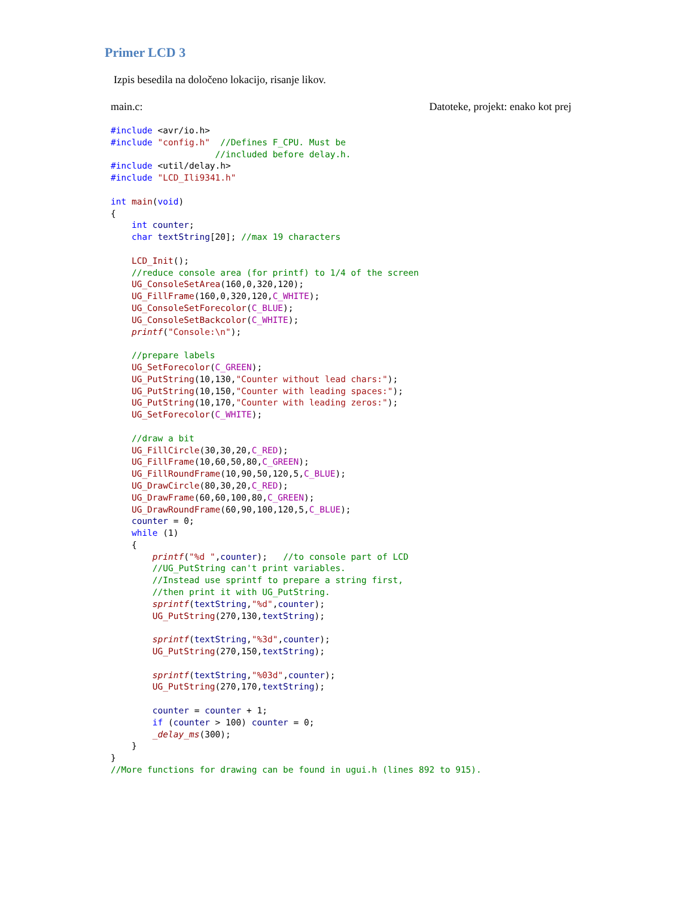Primer LCD 3
Izpis besedila na določeno lokacijo, risanje likov.
main.c: Datoteke, projekt: enako kot prej
#include <avr/io.h>
#include "config.h"  //Defines F_CPU. Must be
                    //included before delay.h.
#include <util/delay.h>
#include "LCD_Ili9341.h"

int main(void)
{
    int counter;
    char textString[20]; //max 19 characters

    LCD_Init();
    //reduce console area (for printf) to 1/4 of the screen
    UG_ConsoleSetArea(160,0,320,120);
    UG_FillFrame(160,0,320,120,C_WHITE);
    UG_ConsoleSetForecolor(C_BLUE);
    UG_ConsoleSetBackcolor(C_WHITE);
    printf("Console:\n");

    //prepare labels
    UG_SetForecolor(C_GREEN);
    UG_PutString(10,130,"Counter without lead chars:");
    UG_PutString(10,150,"Counter with leading spaces:");
    UG_PutString(10,170,"Counter with leading zeros:");
    UG_SetForecolor(C_WHITE);

    //draw a bit
    UG_FillCircle(30,30,20,C_RED);
    UG_FillFrame(10,60,50,80,C_GREEN);
    UG_FillRoundFrame(10,90,50,120,5,C_BLUE);
    UG_DrawCircle(80,30,20,C_RED);
    UG_DrawFrame(60,60,100,80,C_GREEN);
    UG_DrawRoundFrame(60,90,100,120,5,C_BLUE);
    counter = 0;
    while (1)
    {
        printf("%d ",counter);   //to console part of LCD
        //UG_PutString can't print variables.
        //Instead use sprintf to prepare a string first,
        //then print it with UG_PutString.
        sprintf(textString,"%d",counter);
        UG_PutString(270,130,textString);

        sprintf(textString,"%3d",counter);
        UG_PutString(270,150,textString);

        sprintf(textString,"%03d",counter);
        UG_PutString(270,170,textString);

        counter = counter + 1;
        if (counter > 100) counter = 0;
        _delay_ms(300);
    }
}
//More functions for drawing can be found in ugui.h (lines 892 to 915).